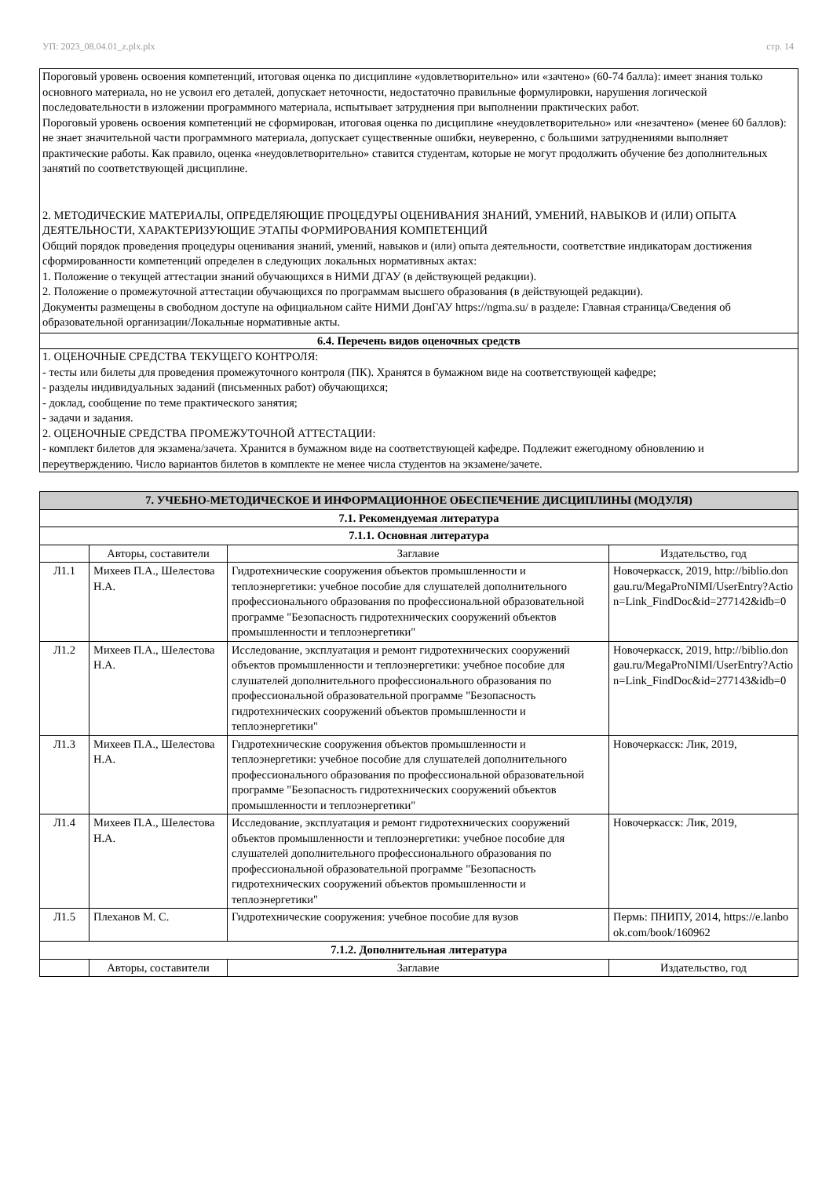УП: 2023_08.04.01_z.plx.plx стр. 14
Пороговый уровень освоения компетенций, итоговая оценка по дисциплине «удовлетворительно» или «зачтено» (60-74 балла): имеет знания только основного материала, но не усвоил его деталей, допускает неточности, недостаточно правильные формулировки, нарушения логической последовательности в изложении программного материала, испытывает затруднения при выполнении практических работ.
Пороговый уровень освоения компетенций не сформирован, итоговая оценка по дисциплине «неудовлетворительно» или «незачтено» (менее 60 баллов): не знает значительной части программного материала, допускает существенные ошибки, неуверенно, с большими затруднениями выполняет практические работы. Как правило, оценка «неудовлетворительно» ставится студентам, которые не могут продолжить обучение без дополнительных занятий по соответствующей дисциплине.
2. МЕТОДИЧЕСКИЕ МАТЕРИАЛЫ, ОПРЕДЕЛЯЮЩИЕ ПРОЦЕДУРЫ ОЦЕНИВАНИЯ ЗНАНИЙ, УМЕНИЙ, НАВЫКОВ И (ИЛИ) ОПЫТА ДЕЯТЕЛЬНОСТИ, ХАРАКТЕРИЗУЮЩИЕ ЭТАПЫ ФОРМИРОВАНИЯ КОМПЕТЕНЦИЙ
Общий порядок проведения процедуры оценивания знаний, умений, навыков и (или) опыта деятельности, соответствие индикаторам достижения сформированности компетенций определен в следующих локальных нормативных актах:
1. Положение о текущей аттестации знаний обучающихся в НИМИ ДГАУ (в действующей редакции).
2. Положение о промежуточной аттестации обучающихся по программам высшего образования (в действующей редакции).
Документы размещены в свободном доступе на официальном сайте НИМИ ДонГАУ https://ngma.su/ в разделе: Главная страница/Сведения об образовательной организации/Локальные нормативные акты.
6.4. Перечень видов оценочных средств
1. ОЦЕНОЧНЫЕ СРЕДСТВА ТЕКУЩЕГО КОНТРОЛЯ:
- тесты или билеты для проведения промежуточного контроля (ПК). Хранятся в бумажном виде на соответствующей кафедре;
- разделы индивидуальных заданий (письменных работ) обучающихся;
- доклад, сообщение по теме практического занятия;
- задачи и задания.
2. ОЦЕНОЧНЫЕ СРЕДСТВА ПРОМЕЖУТОЧНОЙ АТТЕСТАЦИИ:
- комплект билетов для экзамена/зачета. Хранится в бумажном виде на соответствующей кафедре. Подлежит ежегодному обновлению и переутверждению. Число вариантов билетов в комплекте не менее числа студентов на экзамене/зачете.
| 7. УЧЕБНО-МЕТОДИЧЕСКОЕ И ИНФОРМАЦИОННОЕ ОБЕСПЕЧЕНИЕ ДИСЦИПЛИНЫ (МОДУЛЯ) | | | |
| 7.1. Рекомендуемая литература | | | |
| 7.1.1. Основная литература | | | |
| | Авторы, составители | Заглавие | Издательство, год |
| Л1.1 | Михеев П.А., Шелестова Н.А. | Гидротехнические сооружения объектов промышленности и теплоэнергетики: учебное пособие для слушателей дополнительного профессионального образования по профессиональной образовательной программе "Безопасность гидротехнических сооружений объектов промышленности и теплоэнергетики" | Новочеркасск, 2019, http://biblio.dongau.ru/MegaProNIMI/UserEntry?Action=Link_FindDoc&id=277142&idb=0 |
| Л1.2 | Михеев П.А., Шелестова Н.А. | Исследование, эксплуатация и ремонт гидротехнических сооружений объектов промышленности и теплоэнергетики: учебное пособие для слушателей дополнительного профессионального образования по профессиональной образовательной программе "Безопасность гидротехнических сооружений объектов промышленности и теплоэнергетики" | Новочеркасск, 2019, http://biblio.dongau.ru/MegaProNIMI/UserEntry?Action=Link_FindDoc&id=277143&idb=0 |
| Л1.3 | Михеев П.А., Шелестова Н.А. | Гидротехнические сооружения объектов промышленности и теплоэнергетики: учебное пособие для слушателей дополнительного профессионального образования по профессиональной образовательной программе "Безопасность гидротехнических сооружений объектов промышленности и теплоэнергетики" | Новочеркасск: Лик, 2019, |
| Л1.4 | Михеев П.А., Шелестова Н.А. | Исследование, эксплуатация и ремонт гидротехнических сооружений объектов промышленности и теплоэнергетики: учебное пособие для слушателей дополнительного профессионального образования по профессиональной образовательной программе "Безопасность гидротехнических сооружений объектов промышленности и теплоэнергетики" | Новочеркасск: Лик, 2019, |
| Л1.5 | Плеханов М. С. | Гидротехнические сооружения: учебное пособие для вузов | Пермь: ПНИПУ, 2014, https://e.lanbook.com/book/160962 |
| 7.1.2. Дополнительная литература | | | |
| | Авторы, составители | Заглавие | Издательство, год |